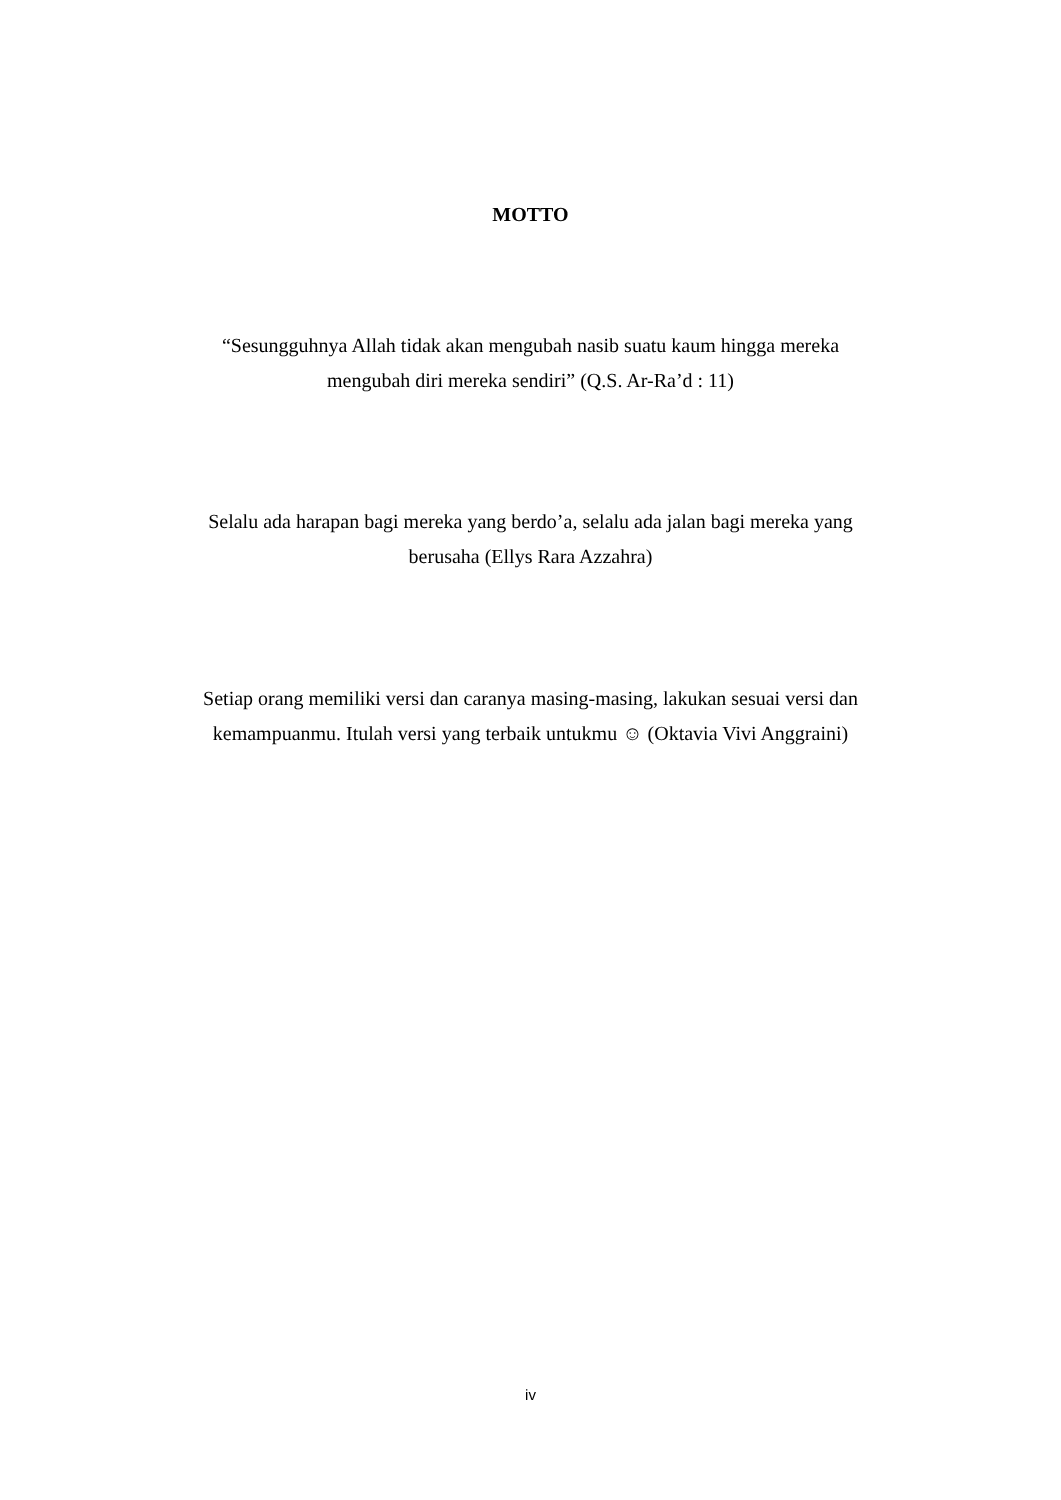MOTTO
“Sesungguhnya Allah tidak akan mengubah nasib suatu kaum hingga mereka mengubah diri mereka sendiri” (Q.S. Ar-Ra’d : 11)
Selalu ada harapan bagi mereka yang berdo’a, selalu ada jalan bagi mereka yang berusaha (Ellys Rara Azzahra)
Setiap orang memiliki versi dan caranya masing-masing, lakukan sesuai versi dan kemampuanmu. Itulah versi yang terbaik untukmu ☺ (Oktavia Vivi Anggraini)
iv